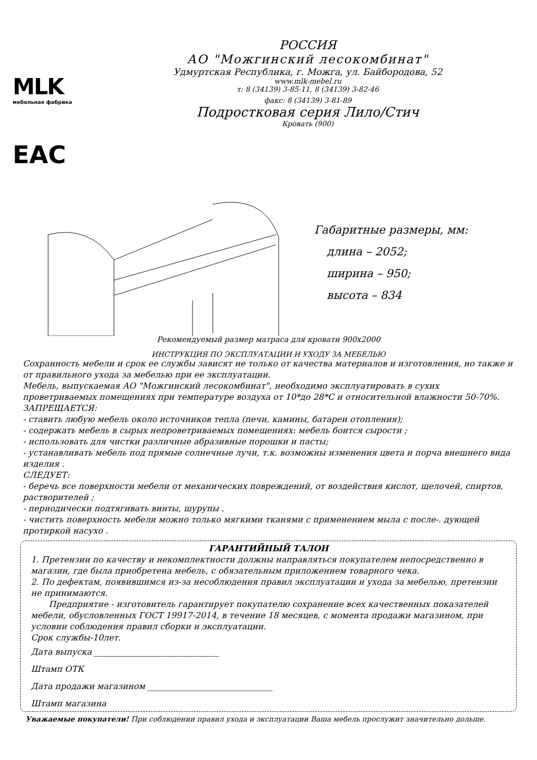MLK
мебельная фабрика
EAC
РОССИЯ
АО "Можгинский лесокомбинат"
Удмуртская Республика, г. Можга, ул. Байбородова, 52
www.mlk-mebel.ru
т: 8 (34139) 3-85-11, 8 (34139) 3-82-46
факс: 8 (34139) 3-81-89
Подростковая серия Лило/Стич
Кровать (900)
Габаритные размеры, мм:
длина – 2052;
ширина – 950;
высота – 834
Рекомендуемый размер матраса для кровати 900х2000
ИНСТРУКЦИЯ ПО ЭКСПЛУАТАЦИИ И УХОДУ ЗА МЕБЕЛЬЮ
Сохранность мебели и срок ее службы зависят не только от качества материалов и изготовления, но также и от правильного ухода за мебелью при ее эксплуатации.
Мебель, выпускаемая АО "Можгинский лесокомбинат", необходимо эксплуатировать в сухих проветриваемых помещениях при температуре воздуха от 10*до 28*С и относительной влажности 50-70%.
ЗАПРЕЩАЕТСЯ:
- ставить любую мебель около источников тепла (печи, камины, батареи отопления);
- содержать мебель в сырых непроветриваемых помещениях: мебель боится сырости ;
- использовать для чистки различные абразивные порошки и пасты;
- устанавливать мебель под прямые солнечные лучи, т.к. возможны изменения цвета и порча внешнего вида изделия .
СЛЕДУЕТ:
- беречь все поверхности мебели от механических повреждений, от воздействия кислот, щелочей, спиртов, растворителей ;
- периодически подтягивать винты, шурупы .
- чистить поверхность мебели можно только мягкими тканями с применением мыла с после-. дующей протиркой насухо .
ГАРАНТИЙНЫЙ ТАЛОН
1. Претензии по качеству и некомплектности должны направляться покупателем непосредственно в магазин, где была приобретена мебель, с обязательным приложением товарного чека.
2. По дефектам, появившимся из-за несоблюдения правил эксплуатации и ухода за мебелью, претензии не принимаются.
Предприятие - изготовитель гарантирует покупателю сохранение всех качественных показателей мебели, обусловленных ГОСТ 19917-2014, в течение 18 месяцев, с момента продажи магазином, при условии соблюдения правил сборки и эксплуатации.
Срок службы-10лет.
Дата выпуска ______________________________
Штамп ОТК
Дата продажи магазином ______________________________
Штамп магазина
Уважаемые покупатели! При соблюдении правил ухода и эксплуатации Ваша мебель прослужит значительно дольше.